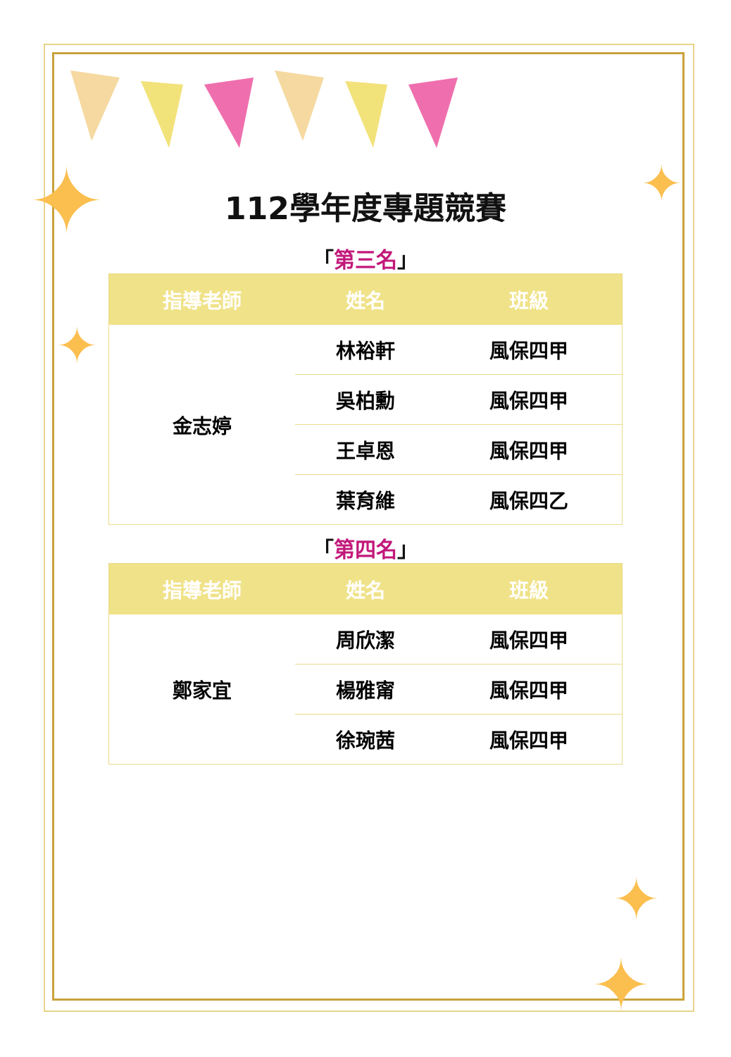✦
✦
✦
✦
✦
112學年度專題競賽
「第三名」
| 指導老師 | 姓名 | 班級 |
| --- | --- | --- |
| 金志婷 | 林裕軒 | 風保四甲 |
| | 吳柏勳 | 風保四甲 |
| | 王卓恩 | 風保四甲 |
| | 葉育維 | 風保四乙 |
「第四名」
| 指導老師 | 姓名 | 班級 |
| --- | --- | --- |
| 鄭家宜 | 周欣潔 | 風保四甲 |
| | 楊雅甯 | 風保四甲 |
| | 徐琬茜 | 風保四甲 |